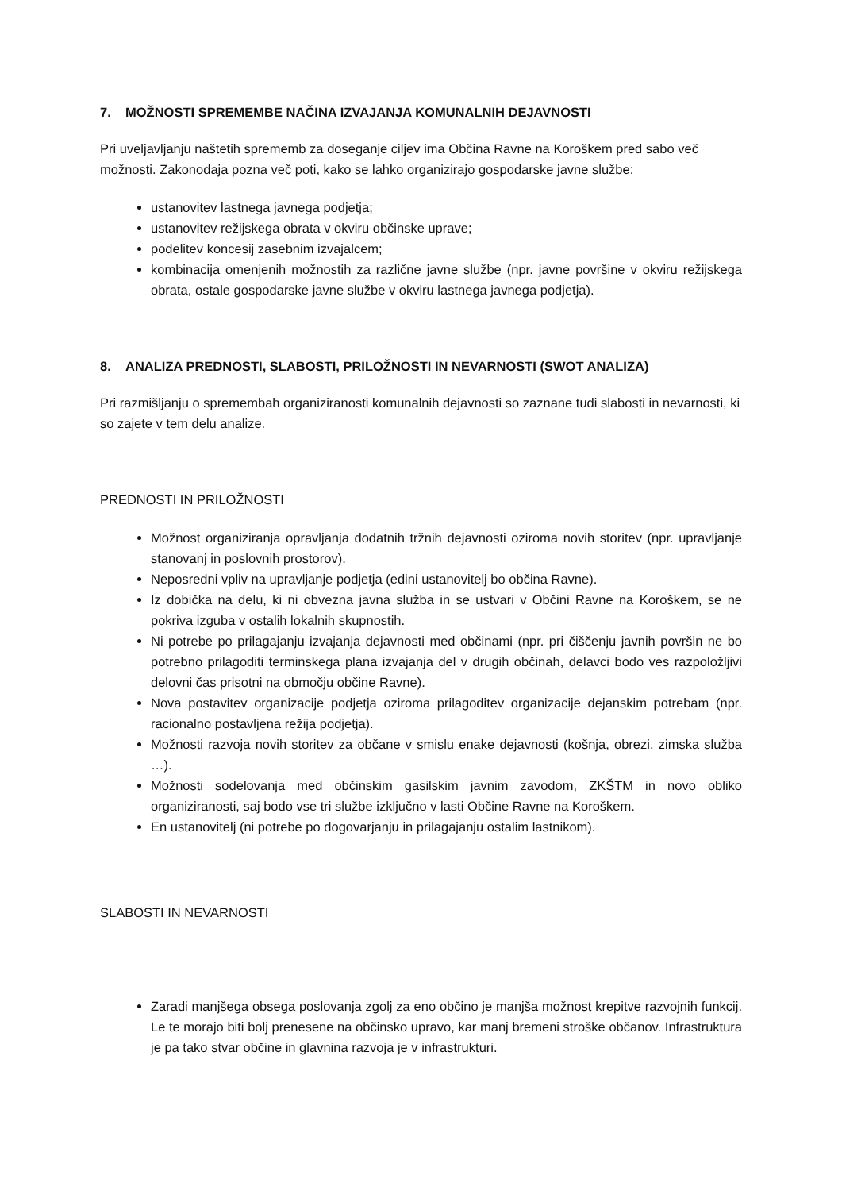7. MOŽNOSTI SPREMEMBE NAČINA IZVAJANJA KOMUNALNIH DEJAVNOSTI
Pri uveljavljanju naštetih sprememb za doseganje ciljev ima Občina Ravne na Koroškem pred sabo več možnosti. Zakonodaja pozna več poti, kako se lahko organizirajo gospodarske javne službe:
ustanovitev lastnega javnega podjetja;
ustanovitev režijskega obrata v okviru občinske uprave;
podelitev koncesij zasebnim izvajalcem;
kombinacija omenjenih možnostih za različne javne službe (npr. javne površine v okviru režijskega obrata, ostale gospodarske javne službe v okviru lastnega javnega podjetja).
8. ANALIZA PREDNOSTI, SLABOSTI, PRILOŽNOSTI IN NEVARNOSTI (SWOT ANALIZA)
Pri razmišljanju o spremembah organiziranosti komunalnih dejavnosti so zaznane tudi slabosti in nevarnosti, ki so zajete v tem delu analize.
PREDNOSTI IN PRILOŽNOSTI
Možnost organiziranja opravljanja dodatnih tržnih dejavnosti oziroma novih storitev (npr. upravljanje stanovanj in poslovnih prostorov).
Neposredni vpliv na upravljanje podjetja (edini ustanovitelj bo občina Ravne).
Iz dobička na delu, ki ni obvezna javna služba in se ustvari v Občini Ravne na Koroškem, se ne pokriva izguba v ostalih lokalnih skupnostih.
Ni potrebe po prilagajanju izvajanja dejavnosti med občinami (npr. pri čiščenju javnih površin ne bo potrebno prilagoditi terminskega plana izvajanja del v drugih občinah, delavci bodo ves razpoložljivi delovni čas prisotni na območju občine Ravne).
Nova postavitev organizacije podjetja oziroma prilagoditev organizacije dejanskim potrebam (npr. racionalno postavljena režija podjetja).
Možnosti razvoja novih storitev za občane v smislu enake dejavnosti (košnja, obrezi, zimska služba …).
Možnosti sodelovanja med občinskim gasilskim javnim zavodom, ZKŠTM in novo obliko organiziranosti, saj bodo vse tri službe izključno v lasti Občine Ravne na Koroškem.
En ustanovitelj (ni potrebe po dogovarjanju in prilagajanju ostalim lastnikom).
SLABOSTI IN NEVARNOSTI
Zaradi manjšega obsega poslovanja zgolj za eno občino je manjša možnost krepitve razvojnih funkcij. Le te morajo biti bolj prenesene na občinsko upravo, kar manj bremeni stroške občanov. Infrastruktura je pa tako stvar občine in glavnina razvoja je v infrastrukturi.